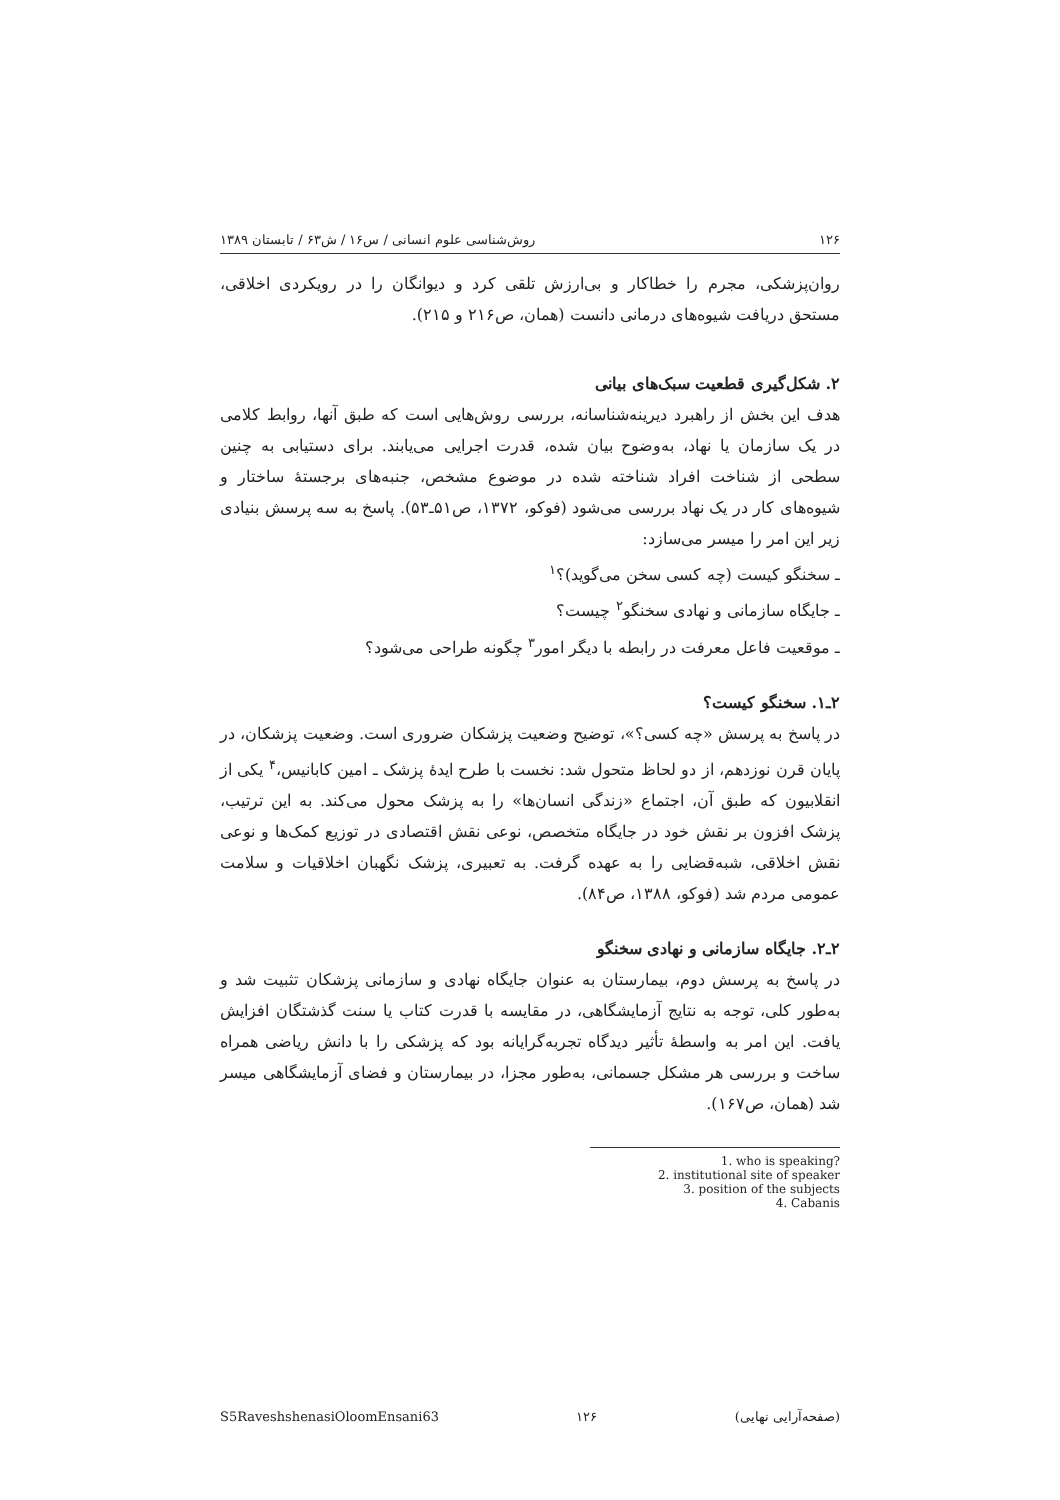۱۲۶ روش‌شناسی علوم انسانی / س۱۶ / ش۶۳ / تابستان ۱۳۸۹
روان‌پزشکی، مجرم را خطاکار و بی‌ارزش تلقی کرد و دیوانگان را در رویکردی اخلاقی، مستحق دریافت شیوه‌های درمانی دانست (همان، ص۲۱۶ و ۲۱۵).
۲. شکل‌گیری قطعیت سبک‌های بیانی
هدف این بخش از راهبرد دیرینه‌شناسانه، بررسی روش‌هایی است که طبق آنها، روابط کلامی در یک سازمان یا نهاد، به‌وضوح بیان شده، قدرت اجرایی می‌یابند. برای دستیابی به چنین سطحی از شناخت افراد شناخته شده در موضوع مشخص، جنبه‌های برجستهٔ ساختار و شیوه‌های کار در یک نهاد بررسی می‌شود (فوکو، ۱۳۷۲، ص۵۱ـ۵۳). پاسخ به سه پرسش بنیادی زیر این امر را میسر می‌سازد:
ـ سخنگو کیست (چه کسی سخن می‌گوید)؟<sup>۱</sup>
ـ جایگاه سازمانی و نهادی سخنگو<sup>۲</sup> چیست؟
ـ موقعیت فاعل معرفت در رابطه با دیگر امور<sup>۳</sup> چگونه طراحی می‌شود؟
۲ـ۱. سخنگو کیست؟
در پاسخ به پرسش «چه کسی؟»، توضیح وضعیت پزشکان ضروری است. وضعیت پزشکان، در پایان قرن نوزدهم، از دو لحاظ متحول شد: نخست با طرح ایدهٔ پزشک ـ امین کابانیس،<sup>۴</sup> یکی از انقلابیون که طبق آن، اجتماع «زندگی انسان‌ها» را به پزشک محول می‌کند. به این ترتیب، پزشک افزون بر نقش خود در جایگاه متخصص، نوعی نقش اقتصادی در توزیع کمک‌ها و نوعی نقش اخلاقی، شبه‌قضایی را به عهده گرفت. به تعبیری، پزشک نگهبان اخلاقیات و سلامت عمومی مردم شد (فوکو، ۱۳۸۸، ص۸۴).
۲ـ۲. جایگاه سازمانی و نهادی سخنگو
در پاسخ به پرسش دوم، بیمارستان به عنوان جایگاه نهادی و سازمانی پزشکان تثبیت شد و به‌طور کلی، توجه به نتایج آزمایشگاهی، در مقایسه با قدرت کتاب یا سنت گذشتگان افزایش یافت. این امر به واسطهٔ تأثیر دیدگاه تجربه‌گرایانه بود که پزشکی را با دانش ریاضی همراه ساخت و بررسی هر مشکل جسمانی، به‌طور مجزا، در بیمارستان و فضای آزمایشگاهی میسر شد (همان، ص۱۶۷).
1. who is speaking?
2. institutional site of speaker
3. position of the subjects
4. Cabanis
S5RaveshshenasiOloomEnsani63 ۱۲۶ (صفحه‌آرایی نهایی)